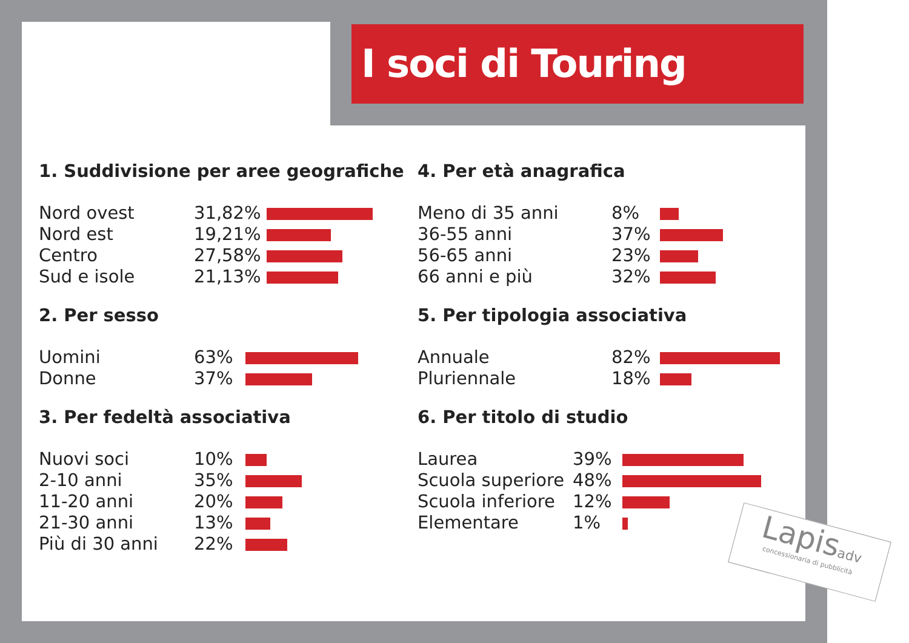I soci di Touring
1. Suddivisione per aree geografiche
| Nord ovest | 31,82% | |
| Nord est | 19,21% | |
| Centro | 27,58% | |
| Sud e isole | 21,13% | |
2. Per sesso
| Uomini | 63% | |
| Donne | 37% | |
3. Per fedeltà associativa
| Nuovi soci | 10% | |
| 2-10 anni | 35% | |
| 11-20 anni | 20% | |
| 21-30 anni | 13% | |
| Più di 30 anni | 22% | |
4. Per età anagrafica
| Meno di 35 anni | 8% | |
| 36-55 anni | 37% | |
| 56-65 anni | 23% | |
| 66 anni e più | 32% | |
5. Per tipologia associativa
| Annuale | 82% | |
| Pluriennale | 18% | |
6. Per titolo di studio
| Laurea | 39% | |
| Scuola superiore | 48% | |
| Scuola inferiore | 12% | |
| Elementare | 1% | |
Lapisadv
concessionaria di pubblicità